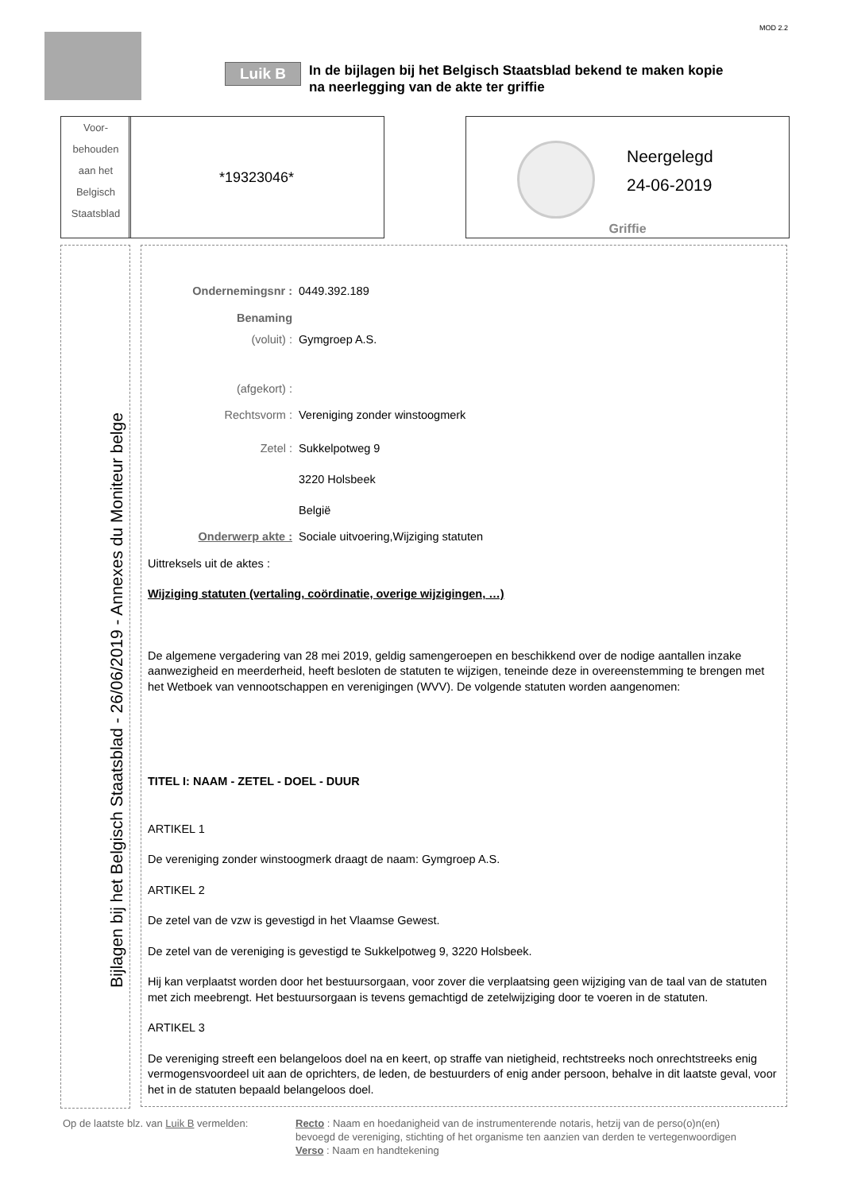MOD 2.2
Luik B
In de bijlagen bij het Belgisch Staatsblad bekend te maken kopie
na neerlegging van de akte ter griffie
Voor-
behouden
aan het
Belgisch
Staatsblad
*19323046*
Neergelegd
24-06-2019
Griffie
Bijlagen bij het Belgisch Staatsblad - 26/06/2019 - Annexes du Moniteur belge
Ondernemingsnr : 0449.392.189
Benaming
(voluit) : Gymgroep A.S.
(afgekort) :
Rechtsvorm : Vereniging zonder winstoogmerk
Zetel : Sukkelpotweg 9
3220 Holsbeek
België
Onderwerp akte : Sociale uitvoering,Wijziging statuten
Uittreksels uit de aktes :
Wijziging statuten (vertaling, coördinatie, overige wijzigingen, …)
De algemene vergadering van 28 mei 2019, geldig samengeroepen en beschikkend over de nodige aantallen inzake aanwezigheid en meerderheid, heeft besloten de statuten te wijzigen, teneinde deze in overeenstemming te brengen met het Wetboek van vennootschappen en verenigingen (WVV). De volgende statuten worden aangenomen:
TITEL I: NAAM - ZETEL - DOEL - DUUR
ARTIKEL 1
De vereniging zonder winstoogmerk draagt de naam: Gymgroep A.S.
ARTIKEL 2
De zetel van de vzw is gevestigd in het Vlaamse Gewest.
De zetel van de vereniging is gevestigd te Sukkelpotweg 9, 3220 Holsbeek.
Hij kan verplaatst worden door het bestuursorgaan, voor zover die verplaatsing geen wijziging van de taal van de statuten met zich meebrengt. Het bestuursorgaan is tevens gemachtigd de zetelwijziging door te voeren in de statuten.
ARTIKEL 3
De vereniging streeft een belangeloos doel na en keert, op straffe van nietigheid, rechtstreeks noch onrechtstreeks enig vermogensvoordeel uit aan de oprichters, de leden, de bestuurders of enig ander persoon, behalve in dit laatste geval, voor het in de statuten bepaald belangeloos doel.
Op de laatste blz. van Luik B vermelden:
Recto : Naam en hoedanigheid van de instrumenterende notaris, hetzij van de perso(o)n(en)
bevoegd de vereniging, stichting of het organisme ten aanzien van derden te vertegenwoordigen
Verso : Naam en handtekening